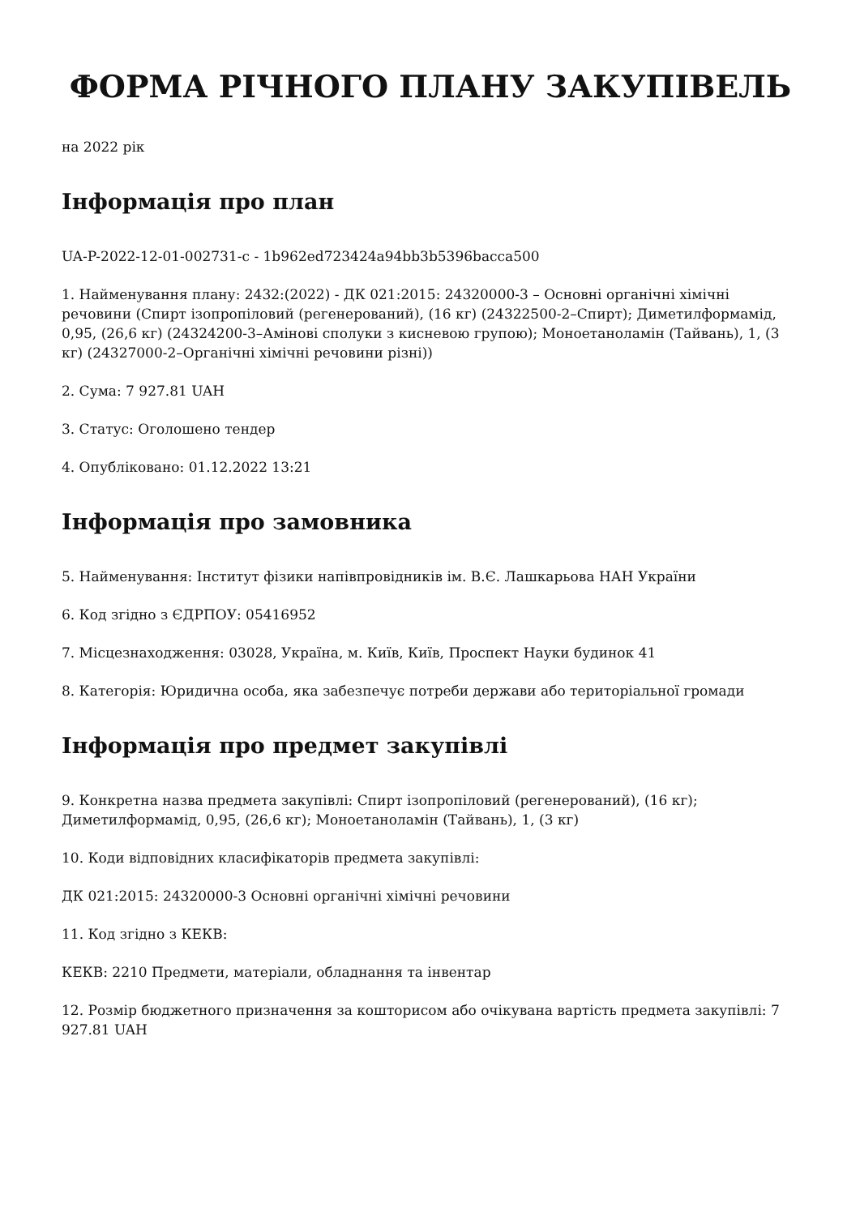ФОРМА РІЧНОГО ПЛАНУ ЗАКУПІВЕЛЬ
на 2022 рік
Інформація про план
UA-P-2022-12-01-002731-c - 1b962ed723424a94bb3b5396bacca500
1. Найменування плану: 2432:(2022) - ДК 021:2015: 24320000-3 – Основні органічні хімічні речовини (Спирт ізопропіловий (регенерований), (16 кг) (24322500-2–Спирт); Диметилформамід, 0,95, (26,6 кг) (24324200-3–Амінові сполуки з кисневою групою); Моноетаноламін (Тайвань), 1, (3 кг) (24327000-2–Органічні хімічні речовини різні))
2. Сума: 7 927.81 UAH
3. Статус: Оголошено тендер
4. Опубліковано: 01.12.2022 13:21
Інформація про замовника
5. Найменування: Інститут фізики напівпровідників ім. В.Є. Лашкарьова НАН України
6. Код згідно з ЄДРПОУ: 05416952
7. Місцезнаходження: 03028, Україна, м. Київ, Київ, Проспект Науки будинок 41
8. Категорія: Юридична особа, яка забезпечує потреби держави або територіальної громади
Інформація про предмет закупівлі
9. Конкретна назва предмета закупівлі: Спирт ізопропіловий (регенерований), (16 кг); Диметилформамід, 0,95, (26,6 кг); Моноетаноламін (Тайвань), 1, (3 кг)
10. Коди відповідних класифікаторів предмета закупівлі:
ДК 021:2015: 24320000-3 Основні органічні хімічні речовини
11. Код згідно з КЕКВ:
КЕКВ: 2210 Предмети, матеріали, обладнання та інвентар
12. Розмір бюджетного призначення за кошторисом або очікувана вартість предмета закупівлі: 7 927.81 UAH